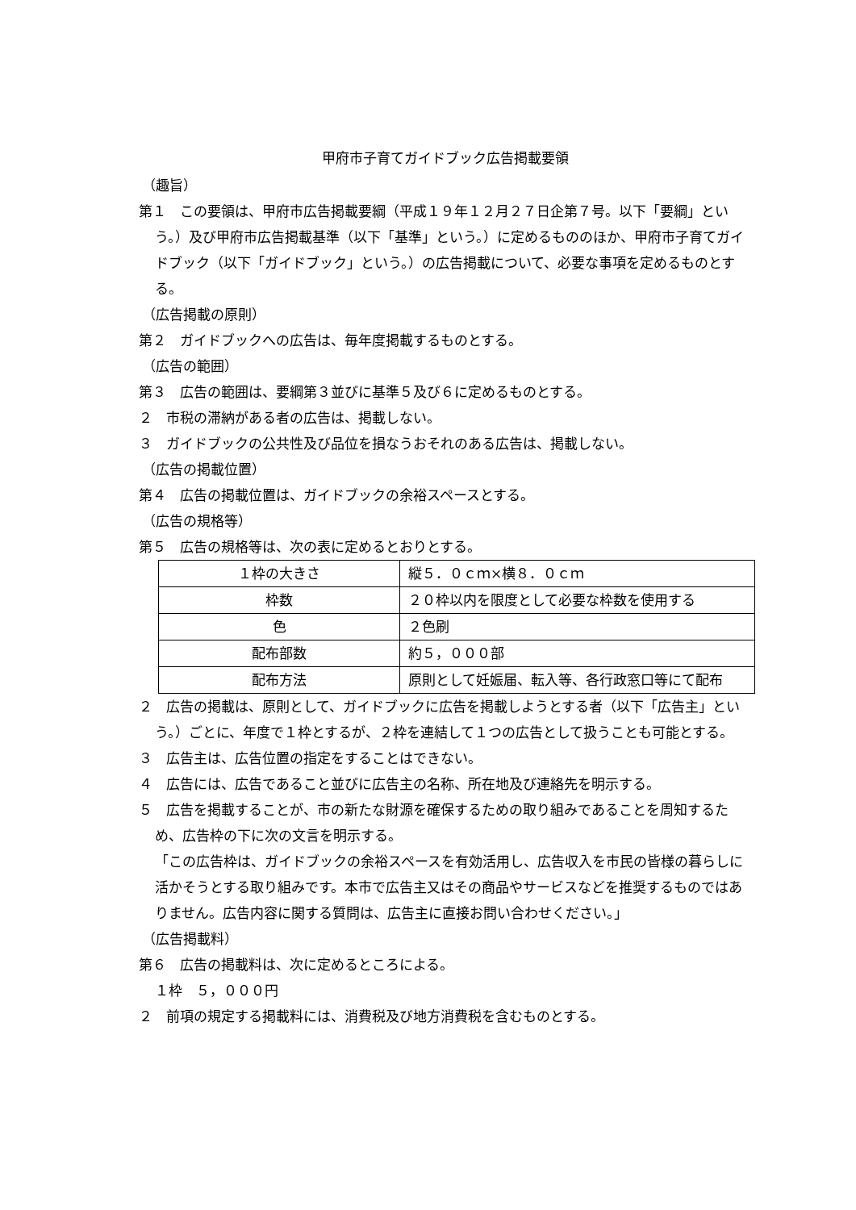甲府市子育てガイドブック広告掲載要領
（趣旨）
第１　この要領は、甲府市広告掲載要綱（平成１９年１２月２７日企第７号。以下「要綱」という。）及び甲府市広告掲載基準（以下「基準」という。）に定めるもののほか、甲府市子育てガイドブック（以下「ガイドブック」という。）の広告掲載について、必要な事項を定めるものとする。
（広告掲載の原則）
第２　ガイドブックへの広告は、毎年度掲載するものとする。
（広告の範囲）
第３　広告の範囲は、要綱第３並びに基準５及び６に定めるものとする。
２　市税の滞納がある者の広告は、掲載しない。
３　ガイドブックの公共性及び品位を損なうおそれのある広告は、掲載しない。
（広告の掲載位置）
第４　広告の掲載位置は、ガイドブックの余裕スペースとする。
（広告の規格等）
第５　広告の規格等は、次の表に定めるとおりとする。
| １枠の大きさ | 縦５．０ｃｍ×横８．０ｃｍ |
| 枠数 | ２０枠以内を限度として必要な枠数を使用する |
| 色 | ２色刷 |
| 配布部数 | 約５，０００部 |
| 配布方法 | 原則として妊娠届、転入等、各行政窓口等にて配布 |
２　広告の掲載は、原則として、ガイドブックに広告を掲載しようとする者（以下「広告主」という。）ごとに、年度で１枠とするが、２枠を連結して１つの広告として扱うことも可能とする。
３　広告主は、広告位置の指定をすることはできない。
４　広告には、広告であること並びに広告主の名称、所在地及び連絡先を明示する。
５　広告を掲載することが、市の新たな財源を確保するための取り組みであることを周知するため、広告枠の下に次の文言を明示する。
「この広告枠は、ガイドブックの余裕スペースを有効活用し、広告収入を市民の皆様の暮らしに活かそうとする取り組みです。本市で広告主又はその商品やサービスなどを推奨するものではありません。広告内容に関する質問は、広告主に直接お問い合わせください。」
（広告掲載料）
第６　広告の掲載料は、次に定めるところによる。
１枠　５，０００円
２　前項の規定する掲載料には、消費税及び地方消費税を含むものとする。